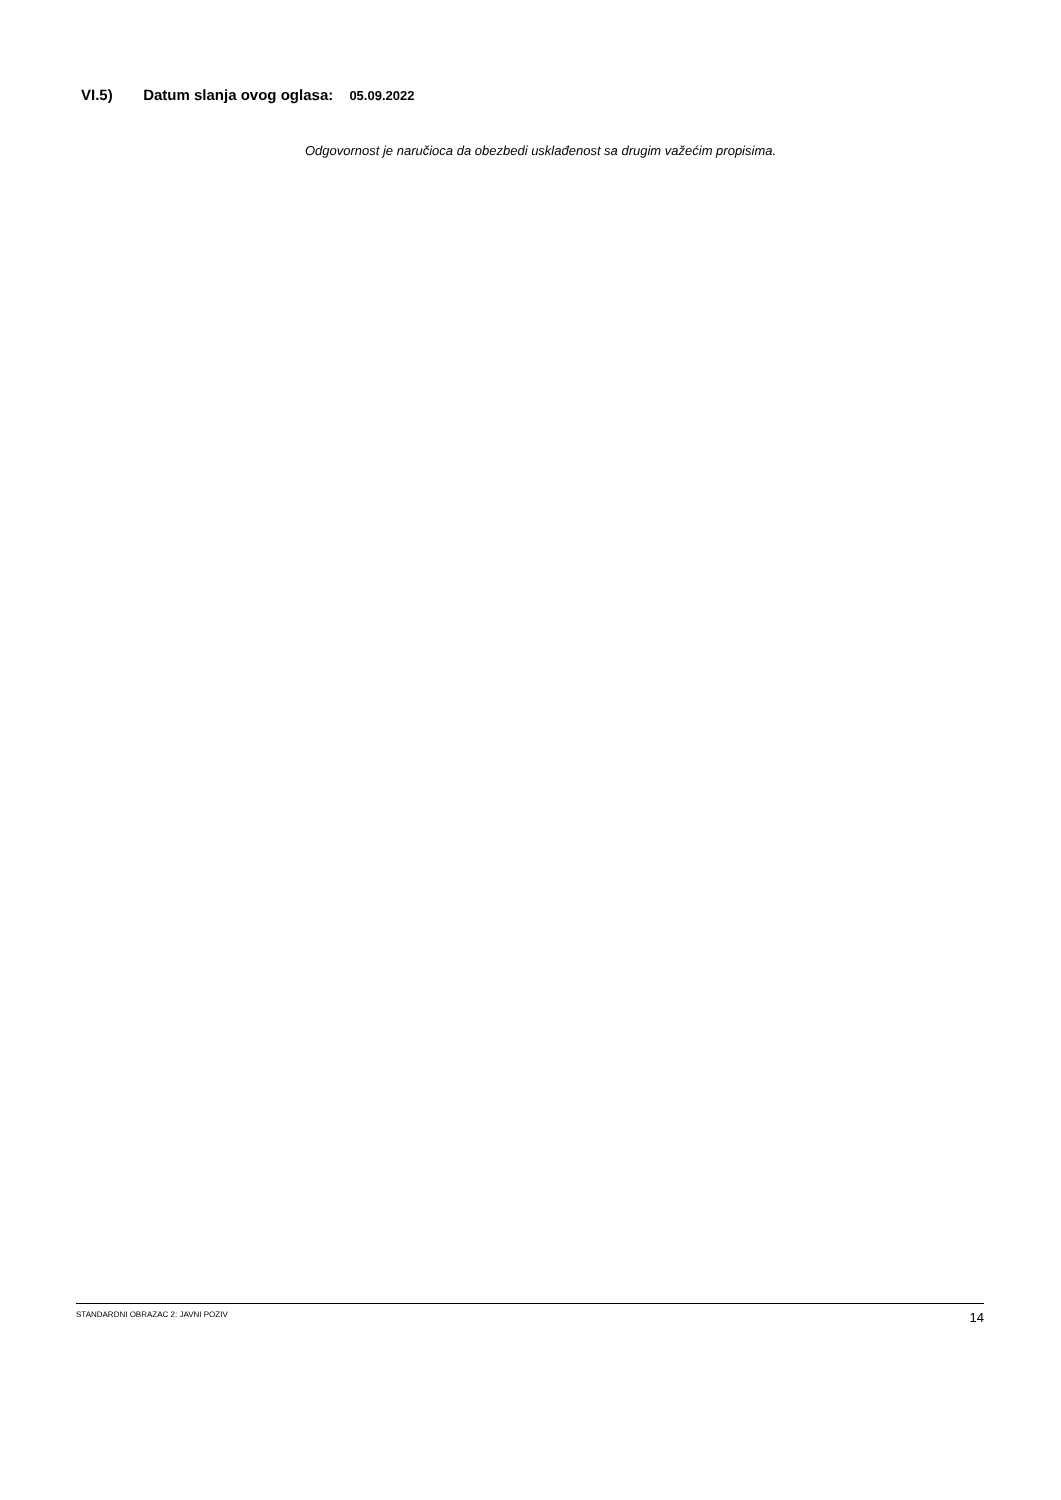VI.5) Datum slanja ovog oglasa: 05.09.2022
Odgovornost je naručioca da obezbedi usklađenost sa drugim važećim propisima.
STANDARDNI OBRAZAC 2: JAVNI POZIV 14